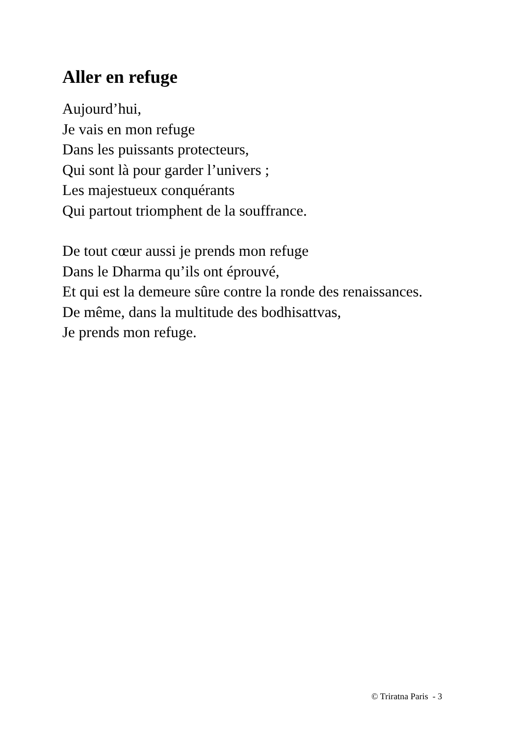Aller en refuge
Aujourd’hui,
Je vais en mon refuge
Dans les puissants protecteurs,
Qui sont là pour garder l’univers ;
Les majestueux conquérants
Qui partout triomphent de la souffrance.
De tout cœur aussi je prends mon refuge
Dans le Dharma qu’ils ont éprouvé,
Et qui est la demeure sûre contre la ronde des renaissances.
De même, dans la multitude des bodhisattvas,
Je prends mon refuge.
© Triratna Paris - 3